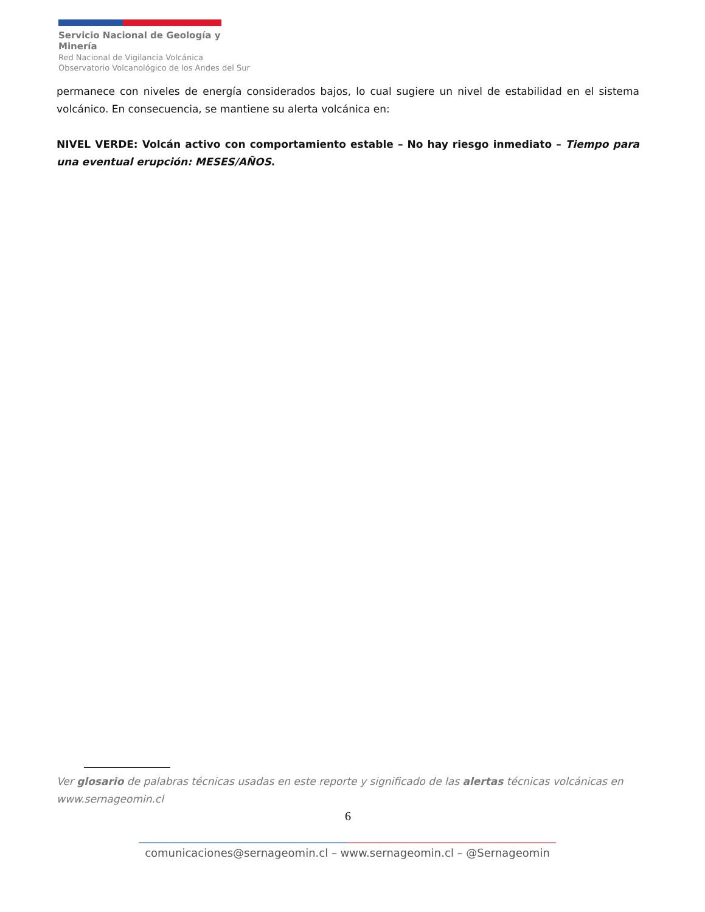Servicio Nacional de Geología y Minería
Red Nacional de Vigilancia Volcánica
Observatorio Volcanológico de los Andes del Sur
permanece con niveles de energía considerados bajos, lo cual sugiere un nivel de estabilidad en el sistema volcánico. En consecuencia, se mantiene su alerta volcánica en:
NIVEL VERDE: Volcán activo con comportamiento estable – No hay riesgo inmediato – Tiempo para una eventual erupción: MESES/AÑOS.
Ver glosario de palabras técnicas usadas en este reporte y significado de las alertas técnicas volcánicas en www.sernageomin.cl
6
comunicaciones@sernageomin.cl – www.sernageomin.cl – @Sernageomin